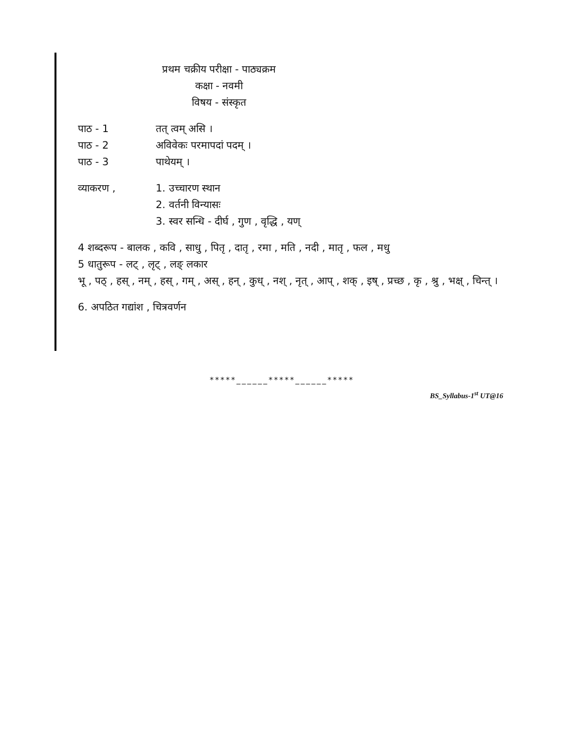प्रथम चक्रीय परीक्षा - पाठ्यक्रम
कक्षा - नवमी
विषय - संस्कृत
पाठ - 1 तत् त्वम् असि ।
पाठ - 2 अविवेकः परमापदां पदम् ।
पाठ - 3 पाथेयम् ।
व्याकरण , 1. उच्चारण स्थान
2. वर्तनी विन्यासः
3. स्वर सन्धि - दीर्घ , गुण , वृद्धि , यण्
4 शब्दरूप - बालक , कवि , साधु , पितृ , दातृ , रमा , मति , नदी , मातृ , फल , मधु
5 धातुरूप - लट् , लृट् , लङ् लकार
भू , पठ् , हस् , नम् , हस् , गम् , अस् , हन् , कुध् , नश् , नृत् , आप् , शक् , इष् , प्रच्छ , कृ , श्रु , भक्ष् , चिन्त् ।
6. अपठित गद्यांश , चित्रवर्णन
*****______*****______*****
BS_Syllabus-1<sup>st</sup> UT@16